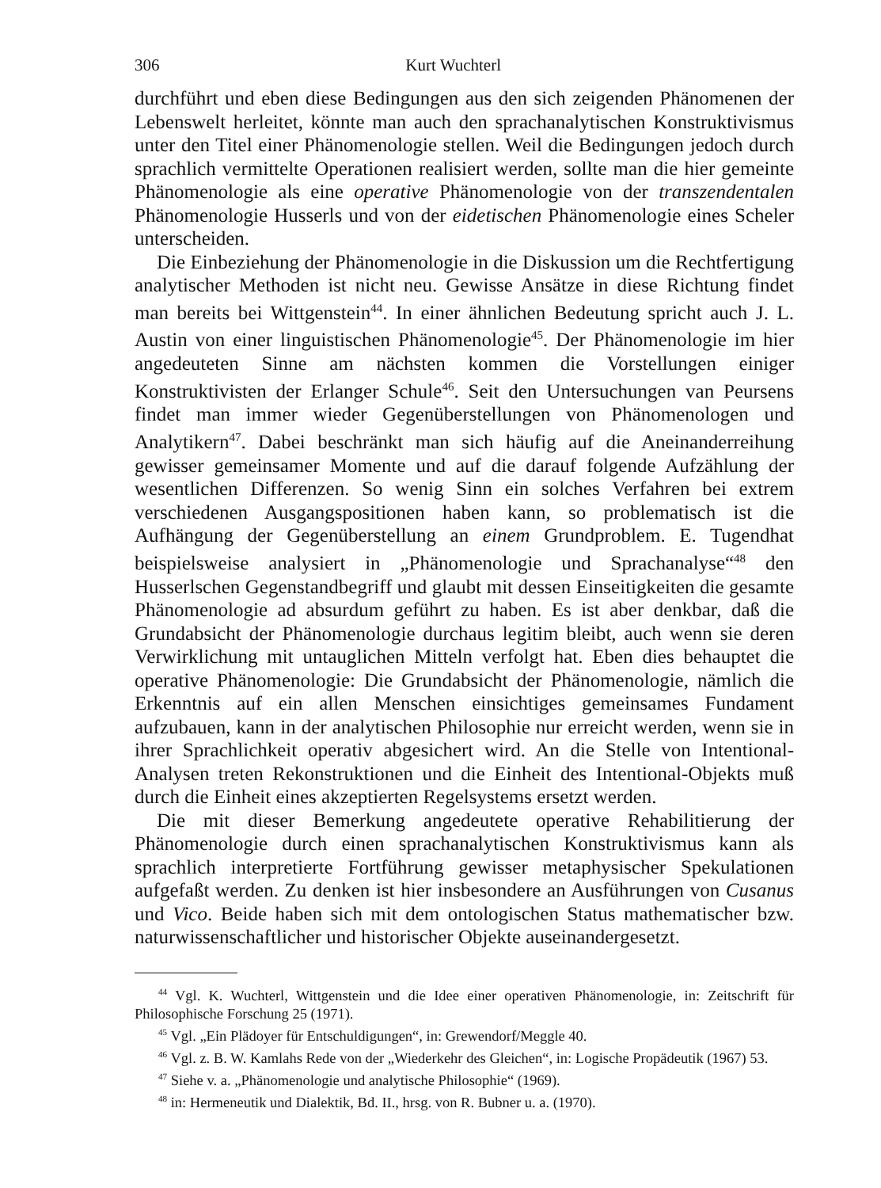306 Kurt Wuchterl
durchführt und eben diese Bedingungen aus den sich zeigenden Phänomenen der Lebenswelt herleitet, könnte man auch den sprachanalytischen Konstruktivismus unter den Titel einer Phänomenologie stellen. Weil die Bedingungen jedoch durch sprachlich vermittelte Operationen realisiert werden, sollte man die hier gemeinte Phänomenologie als eine operative Phänomenologie von der transzendentalen Phänomenologie Husserls und von der eidetischen Phänomenologie eines Scheler unterscheiden.
Die Einbeziehung der Phänomenologie in die Diskussion um die Rechtfertigung analytischer Methoden ist nicht neu. Gewisse Ansätze in diese Richtung findet man bereits bei Wittgenstein<sup>44</sup>. In einer ähnlichen Bedeutung spricht auch J. L. Austin von einer linguistischen Phänomenologie<sup>45</sup>. Der Phänomenologie im hier angedeuteten Sinne am nächsten kommen die Vorstellungen einiger Konstruktivisten der Erlanger Schule<sup>46</sup>. Seit den Untersuchungen van Peursens findet man immer wieder Gegenüberstellungen von Phänomenologen und Analytikern<sup>47</sup>. Dabei beschränkt man sich häufig auf die Aneinanderreihung gewisser gemeinsamer Momente und auf die darauf folgende Aufzählung der wesentlichen Differenzen. So wenig Sinn ein solches Verfahren bei extrem verschiedenen Ausgangspositionen haben kann, so problematisch ist die Aufhängung der Gegenüberstellung an einem Grundproblem. E. Tugendhat beispielsweise analysiert in „Phänomenologie und Sprachanalyse“<sup>48</sup> den Husserlschen Gegenstandbegriff und glaubt mit dessen Einseitigkeiten die gesamte Phänomenologie ad absurdum geführt zu haben. Es ist aber denkbar, daß die Grundabsicht der Phänomenologie durchaus legitim bleibt, auch wenn sie deren Verwirklichung mit untauglichen Mitteln verfolgt hat. Eben dies behauptet die operative Phänomenologie: Die Grundabsicht der Phänomenologie, nämlich die Erkenntnis auf ein allen Menschen einsichtiges gemeinsames Fundament aufzubauen, kann in der analytischen Philosophie nur erreicht werden, wenn sie in ihrer Sprachlichkeit operativ abgesichert wird. An die Stelle von Intentional-Analysen treten Rekonstruktionen und die Einheit des Intentional-Objekts muß durch die Einheit eines akzeptierten Regelsystems ersetzt werden.
Die mit dieser Bemerkung angedeutete operative Rehabilitierung der Phänomenologie durch einen sprachanalytischen Konstruktivismus kann als sprachlich interpretierte Fortführung gewisser metaphysischer Spekulationen aufgefaßt werden. Zu denken ist hier insbesondere an Ausführungen von Cusanus und Vico. Beide haben sich mit dem ontologischen Status mathematischer bzw. naturwissenschaftlicher und historischer Objekte auseinandergesetzt.
<sup>44</sup> Vgl. K. Wuchterl, Wittgenstein und die Idee einer operativen Phänomenologie, in: Zeitschrift für Philosophische Forschung 25 (1971).
<sup>45</sup> Vgl. „Ein Plädoyer für Entschuldigungen“, in: Grewendorf/Meggle 40.
<sup>46</sup> Vgl. z. B. W. Kamlahs Rede von der „Wiederkehr des Gleichen“, in: Logische Propädeutik (1967) 53.
<sup>47</sup> Siehe v. a. „Phänomenologie und analytische Philosophie“ (1969).
<sup>48</sup> in: Hermeneutik und Dialektik, Bd. II., hrsg. von R. Bubner u. a. (1970).